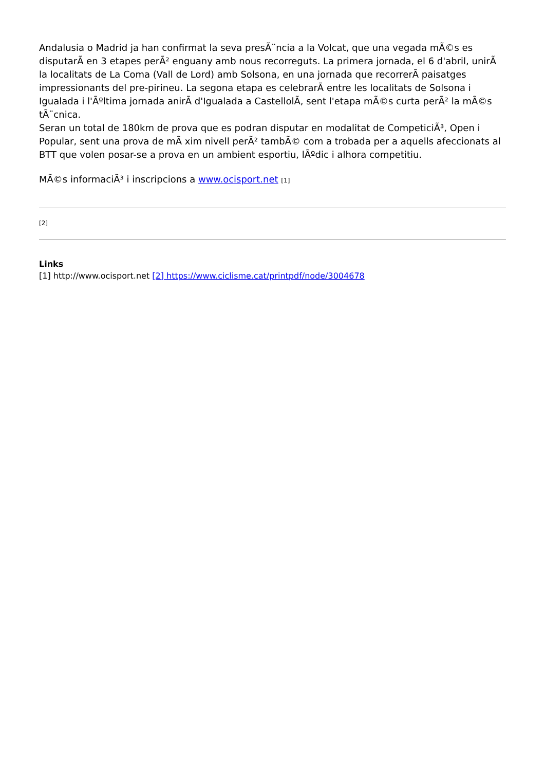Andalusia o Madrid ja han confirmat la seva presÃ¨ncia a la Volcat, que una vegada mÃ©s es disputarÃ en 3 etapes perÃ² enguany amb nous recorreguts. La primera jornada, el 6 d'abril, unirÃ la localitats de La Coma (Vall de Lord) amb Solsona, en una jornada que recorrerÃ paisatges impressionants del pre-pirineu. La segona etapa es celebrarÃ entre les localitats de Solsona i Igualada i l'Ãºltima jornada anirÃ d'Igualada a CastellolÃ, sent l'etapa mÃ©s curta perÃ² la mÃ©s tÃ¨cnica.
Seran un total de 180km de prova que es podran disputar en modalitat de CompeticiÃ³, Open i Popular, sent una prova de mÃ xim nivell perÃ² tambÃ© com a trobada per a aquells afeccionats al BTT que volen posar-se a prova en un ambient esportiu, lÃºdic i alhora competitiu.
MÃ©s informaciÃ³ i inscripcions a www.ocisport.net [1]
[2]
Links
[1] http://www.ocisport.net [2] https://www.ciclisme.cat/printpdf/node/3004678